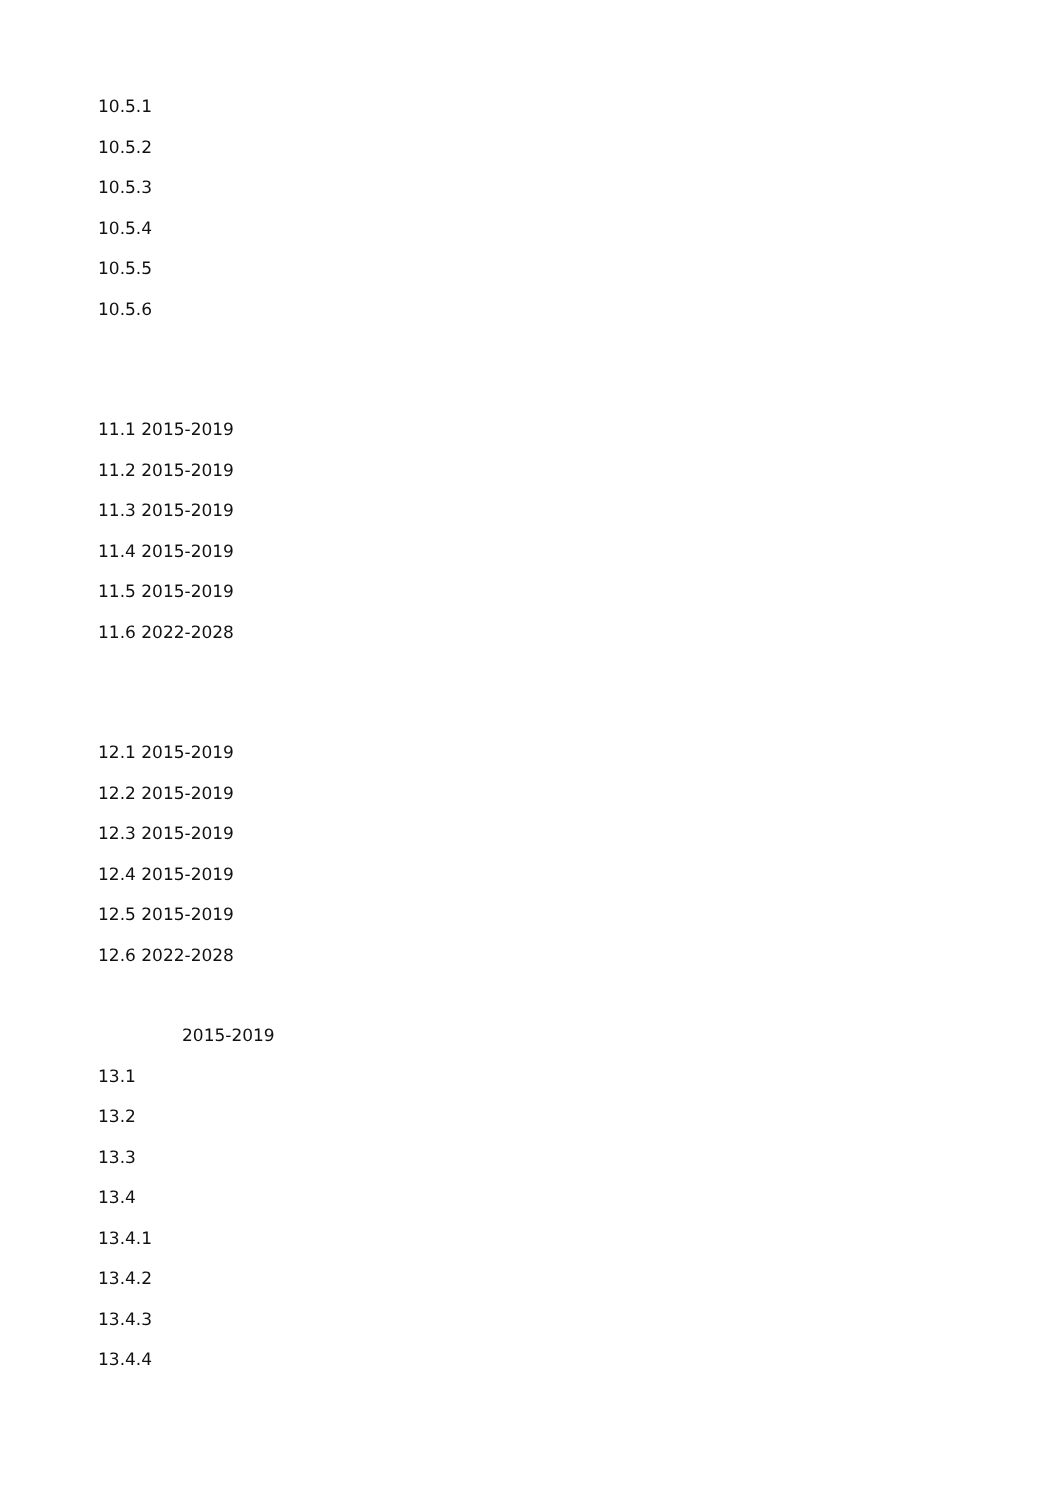10.5.1
10.5.2
10.5.3
10.5.4
10.5.5
10.5.6
11.1 2015-2019
11.2 2015-2019
11.3 2015-2019
11.4 2015-2019
11.5 2015-2019
11.6 2022-2028
12.1 2015-2019
12.2 2015-2019
12.3 2015-2019
12.4 2015-2019
12.5 2015-2019
12.6 2022-2028
2015-2019
13.1
13.2
13.3
13.4
13.4.1
13.4.2
13.4.3
13.4.4